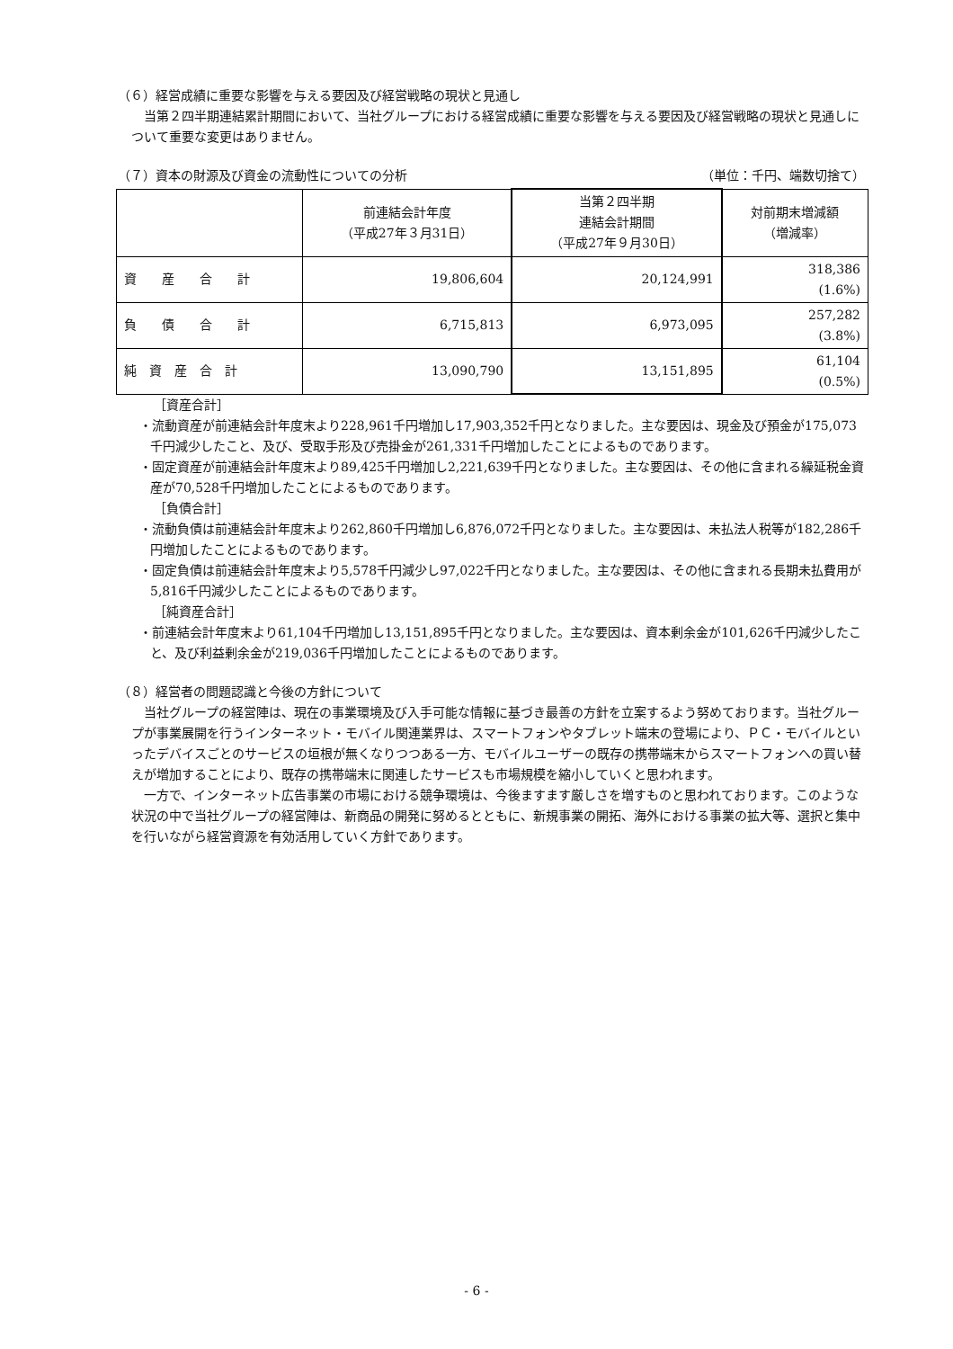（６）経営成績に重要な影響を与える要因及び経営戦略の現状と見通し
当第２四半期連結累計期間において、当社グループにおける経営成績に重要な影響を与える要因及び経営戦略の現状と見通しについて重要な変更はありません。
（７）資本の財源及び資金の流動性についての分析 （単位：千円、端数切捨て）
| | 前連結会計年度 （平成27年３月31日） | 当第２四半期 連結会計期間 （平成27年９月30日） | 対前期末増減額 （増減率） |
| 資 産 合 計 | 19,806,604 | 20,124,991 | 318,386 (1.6%) |
| 負 債 合 計 | 6,715,813 | 6,973,095 | 257,282 (3.8%) |
| 純 資 産 合 計 | 13,090,790 | 13,151,895 | 61,104 (0.5%) |
［資産合計］
・流動資産が前連結会計年度末より228,961千円増加し17,903,352千円となりました。主な要因は、現金及び預金が175,073千円減少したこと、及び、受取手形及び売掛金が261,331千円増加したことによるものであります。
・固定資産が前連結会計年度末より89,425千円増加し2,221,639千円となりました。主な要因は、その他に含まれる繰延税金資産が70,528千円増加したことによるものであります。
［負債合計］
・流動負債は前連結会計年度末より262,860千円増加し6,876,072千円となりました。主な要因は、未払法人税等が182,286千円増加したことによるものであります。
・固定負債は前連結会計年度末より5,578千円減少し97,022千円となりました。主な要因は、その他に含まれる長期未払費用が5,816千円減少したことによるものであります。
［純資産合計］
・前連結会計年度末より61,104千円増加し13,151,895千円となりました。主な要因は、資本剰余金が101,626千円減少したこと、及び利益剰余金が219,036千円増加したことによるものであります。
（８）経営者の問題認識と今後の方針について
当社グループの経営陣は、現在の事業環境及び入手可能な情報に基づき最善の方針を立案するよう努めております。当社グループが事業展開を行うインターネット・モバイル関連業界は、スマートフォンやタブレット端末の登場により、ＰＣ・モバイルといったデバイスごとのサービスの垣根が無くなりつつある一方、モバイルユーザーの既存の携帯端末からスマートフォンへの買い替えが増加することにより、既存の携帯端末に関連したサービスも市場規模を縮小していくと思われます。
一方で、インターネット広告事業の市場における競争環境は、今後ますます厳しさを増すものと思われております。このような状況の中で当社グループの経営陣は、新商品の開発に努めるとともに、新規事業の開拓、海外における事業の拡大等、選択と集中を行いながら経営資源を有効活用していく方針であります。
- 6 -